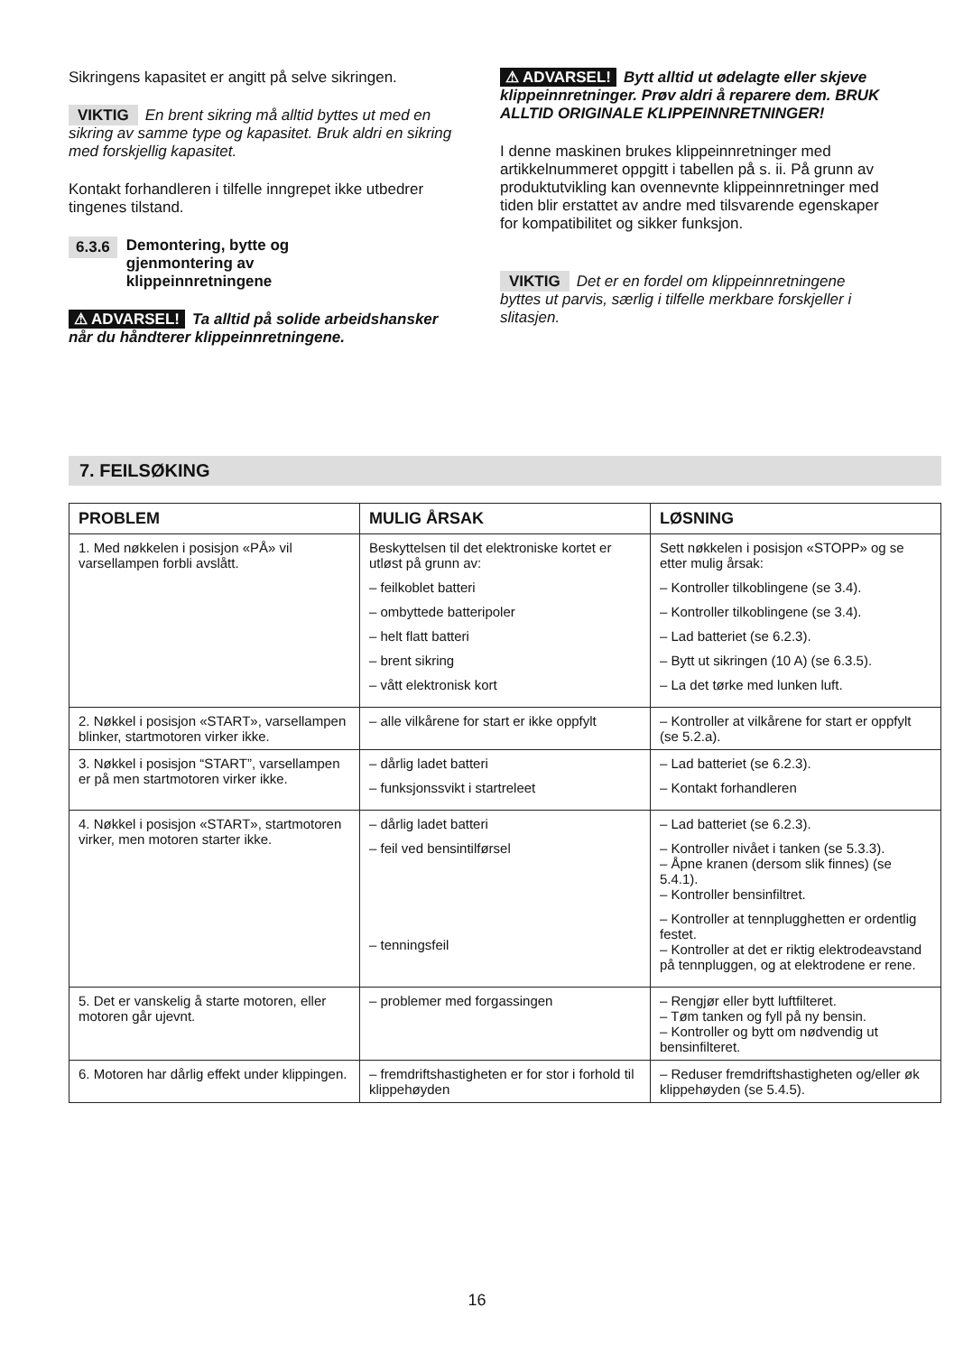Sikringens kapasitet er angitt på selve sikrin­gen.
VIKTIG En brent sikring må alltid byttes ut med en sikring av samme type og kapasitet. Bruk aldri en sikring med forskjellig kapasitet.
Kontakt forhandleren i tilfelle inngrepet ikke ut­bedrer tingenes tilstand.
6.3.6 Demontering, bytte og
gjenmontering av
klippeinnretningene
⚠ ADVARSEL! Ta alltid på solide arbeids­hansker når du håndterer klippeinnretnin­gene.
⚠ ADVARSEL! Bytt alltid ut ødelagte eller skjeve klippeinnretninger. Prøv aldri å repa­rere dem. BRUK ALLTID ORIGINALE KLIPPE­INNRETNINGER!
I denne maskinen brukes klippeinnretninger med artikkelnummeret oppgitt i tabellen på s. ii. På grunn av produktutvikling kan ovennevnte klippeinnretninger med tiden blir erstattet av andre med tilsvarende egenskaper for kompati­bilitet og sikker funksjon.
VIKTIG Det er en fordel om klippeinnretnin­gene byttes ut parvis, særlig i tilfelle merkbare forskjeller i slitasjen.
7. FEILSØKING
| PROBLEM | MULIG ÅRSAK | LØSNING |
| --- | --- | --- |
| 1. Med nøkkelen i posisjon «PÅ» vil varsellampen forbli avslått. | Beskyttelsen til det elektroniske kortet er utløst på grunn av: – feilkoblet batteri – ombyttede batteripoler – helt flatt batteri – brent sikring – vått elektronisk kort | Sett nøkkelen i posisjon «STOPP» og se etter mulig årsak: – Kontroller tilkoblingene (se 3.4). – Kontroller tilkoblingene (se 3.4). – Lad batteriet (se 6.2.3). – Bytt ut sikringen (10 A) (se 6.3.5). – La det tørke med lunken luft. |
| 2. Nøkkel i posisjon «START», varsellampen blinker, startmotoren virker ikke. | – alle vilkårene for start er ikke oppfylt | – Kontroller at vilkårene for start er oppfylt (se 5.2.a). |
| 3. Nøkkel i posisjon “START”, varsellampen er på men startmotoren virker ikke. | – dårlig ladet batteri – funksjonssvikt i startreleet | – Lad batteriet (se 6.2.3). – Kontakt forhandleren |
| 4. Nøkkel i posisjon «START», startmotoren virker, men motoren starter ikke. | – dårlig ladet batteri – feil ved bensintilførsel – tenningsfeil | – Lad batteriet (se 6.2.3). – Kontroller nivået i tanken (se 5.3.3). – Åpne kranen (dersom slik finnes) (se 5.4.1). – Kontroller bensinfiltret. – Kontroller at tennplugghetten er ordentlig festet. – Kontroller at det er riktig elektrodeavstand på tennpluggen, og at elektrodene er rene. |
| 5. Det er vanskelig å starte motoren, eller motoren går ujevnt. | – problemer med forgassingen | – Rengjør eller bytt luftfilteret. – Tøm tanken og fyll på ny bensin. – Kontroller og bytt om nødvendig ut bensinfilteret. |
| 6. Motoren har dårlig effekt under klippingen. | – fremdriftshastigheten er for stor i forhold til klippehøyden | – Reduser fremdriftshastigheten og/eller øk klippehøyden (se 5.4.5). |
16